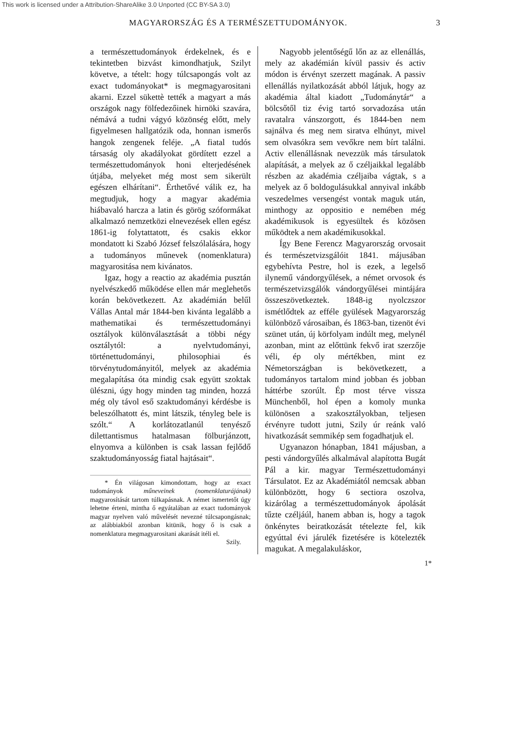This work is licensed under a Attribution-ShareAlike 3.0 Unported (CC BY-SA 3.0)
MAGYARORSZÁG ÉS A TERMÉSZETTUDOMÁNYOK. 3
a természettudományok érdekelnek, és e tekintetben bizvást kimondhatjuk, Szilyt követve, a tételt: hogy túlcsapongás volt az exact tudományokat* is megmagyarositani akarni. Ezzel sükettè tették a magyart a más országok nagy fölfedezőinek hirnöki szavára, némává a tudni vágyó közönség előtt, mely figyelmesen hallgatózik oda, honnan ismerős hangok zengenek feléje. „A fiatal tudós társaság oly akadályokat gördített ezzel a természettudományok honi elterjedésének útjába, melyeket még most sem sikerült egészen elhárítani“. Érthetővé válik ez, ha megtudjuk, hogy a magyar akadémia hiábavaló harcza a latin és görög szóformákat alkalmazó nemzetközi elnevezések ellen egész 1861-ig folytattatott, és csakis ekkor mondatott ki Szabó József felszólalására, hogy a tudományos műnevek (nomenklatura) magyarositása nem kivánatos.
Igaz, hogy a reactio az akadémia pusztán nyelvészkedő működése ellen már meglehetős korán bekövetkezett. Az akadémián belűl Vállas Antal már 1844-ben kivánta legalább a mathematikai és természettudományi osztályok különválasztását a többi négy osztálytól: a nyelvtudományi, történettudományi, philosophiai és törvénytudományitól, melyek az akadémia megalapítása óta mindig csak együtt szoktak ülészni, úgy hogy minden tag minden, hozzá még oly távol eső szaktudományi kérdésbe is beleszólhatott és, mint látszik, tényleg bele is szólt.“ A korlátozatlanúl tenyésző dilettantismus hatalmasan fölburjánzott, elnyomva a különben is csak lassan fejlődő szaktudományosság fiatal hajtásait“.
* Én világosan kimondottam, hogy az exact tudományok műneveinek (nomenklaturájának) magyarosítását tartom túlkapásnak. A német ismertetőt úgy lehetne érteni, mintha ő egyátalában az exact tudományok magyar nyelven való művelését nevezné túlcsapongásnak; az alábbiakból azonban kitünik, hogy ő is csak a nomenklatura megmagyarositani akarását itéli el.
Szily.
Nagyobb jelentőségű lőn az az ellenállás, mely az akadémián kívül passiv és activ módon is érvényt szerzett magának. A passiv ellenállás nyilatkozását abból látjuk, hogy az akadémia által kiadott „Tudománytár“ a bölcsőtől tiz évig tartó sorvadozása után ravatalra vánszorgott, és 1844-ben nem sajnálva és meg nem siratva elhúnyt, mivel sem olvasókra sem vevőkre nem bírt találni. Activ ellenállásnak nevezzük más társulatok alapítását, a melyek az ő czéljaikkal legalább részben az akadémia czéljaiba vágtak, s a melyek az ő boldogulásukkal annyival inkább veszedelmes versengést vontak maguk után, minthogy az oppositio e nemében még akadémikusok is egyesültek és közösen működtek a nem akadémikusokkal.
Így Bene Ferencz Magyarország orvosait és természetvizsgálóit 1841. májusában egybehívta Pestre, hol is ezek, a legelső ilynemű vándorgyűlések, a német orvosok és természetvizsgálók vándorgyűlései mintájára összeszövetkeztek. 1848-ig nyolczszor ismétlődtek az efféle gyülések Magyarország különböző városaiban, és 1863-ban, tizenöt évi szünet után, új körfolyam indúlt meg, melynél azonban, mint az előttünk fekvő irat szerzője véli, ép oly mértékben, mint ez Németországban is bekövetkezett, a tudományos tartalom mind jobban és jobban háttérbe szorúlt. Ép most térve vissza Münchenből, hol épen a komoly munka különösen a szakosztályokban, teljesen érvényre tudott jutni, Szily úr reánk való hivatkozását semmikép sem fogadhatjuk el.
Ugyanazon hónapban, 1841 májusban, a pesti vándorgyűlés alkalmával alapította Bugát Pál a kir. magyar Természettudományi Társulatot. Ez az Akadémiától nemcsak abban különbözött, hogy 6 sectiora oszolva, kizárólag a természettudományok ápolását tűzte czéljáúl, hanem abban is, hogy a tagok önkénytes beiratkozását tételezte fel, kik egyúttal évi járulék fizetésére is kötelezték magukat. A megalakuláskor,
1*